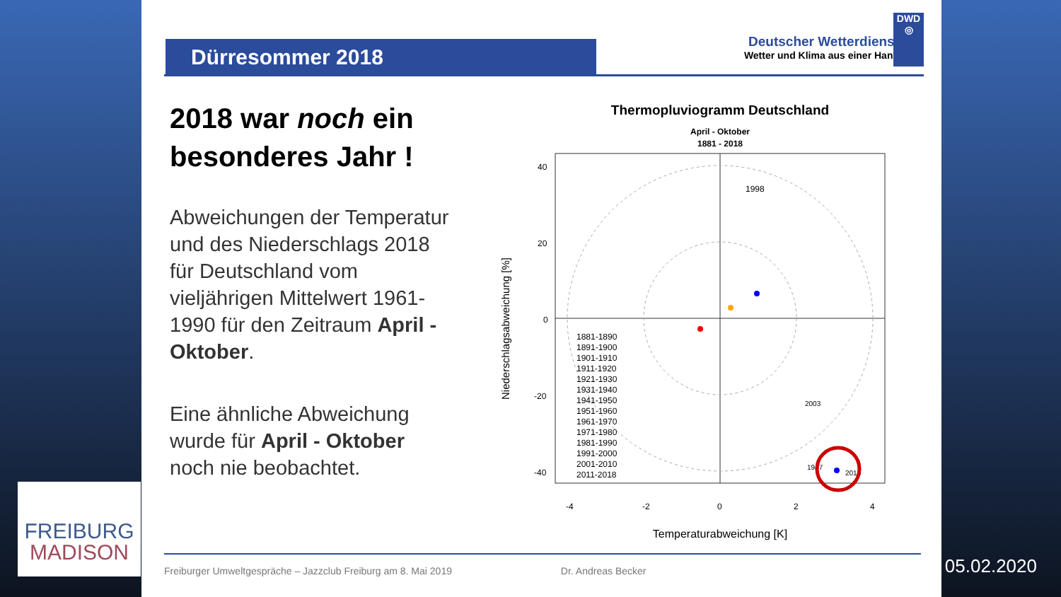Dürresommer 2018
Deutscher Wetterdienst
Wetter und Klima aus einer Hand
DWD
◎
2018 war noch ein besonderes Jahr !
Abweichungen der Temperatur und des Niederschlags 2018 für Deutschland vom vieljährigen Mittelwert 1961-1990 für den Zeitraum April - Oktober.
Eine ähnliche Abweichung wurde für April - Oktober noch nie beobachtet.
Thermopluviogramm Deutschland
April - Oktober
1881 - 2018
40
20
0
-20
-40
-4
-2
0
2
4
Temperaturabweichung [K]
Niederschlagsabweichung [%]
1881-1890
1891-1900
1901-1910
1911-1920
1921-1930
1931-1940
1941-1950
1951-1960
1961-1970
1971-1980
1981-1990
1991-2000
2001-2010
2011-2018
1998
2018
1947
2003
Freiburger Umweltgespräche – Jazzclub Freiburg am 8. Mai 2019 Dr. Andreas Becker
FREIBURG
MADISON
05.02.2020